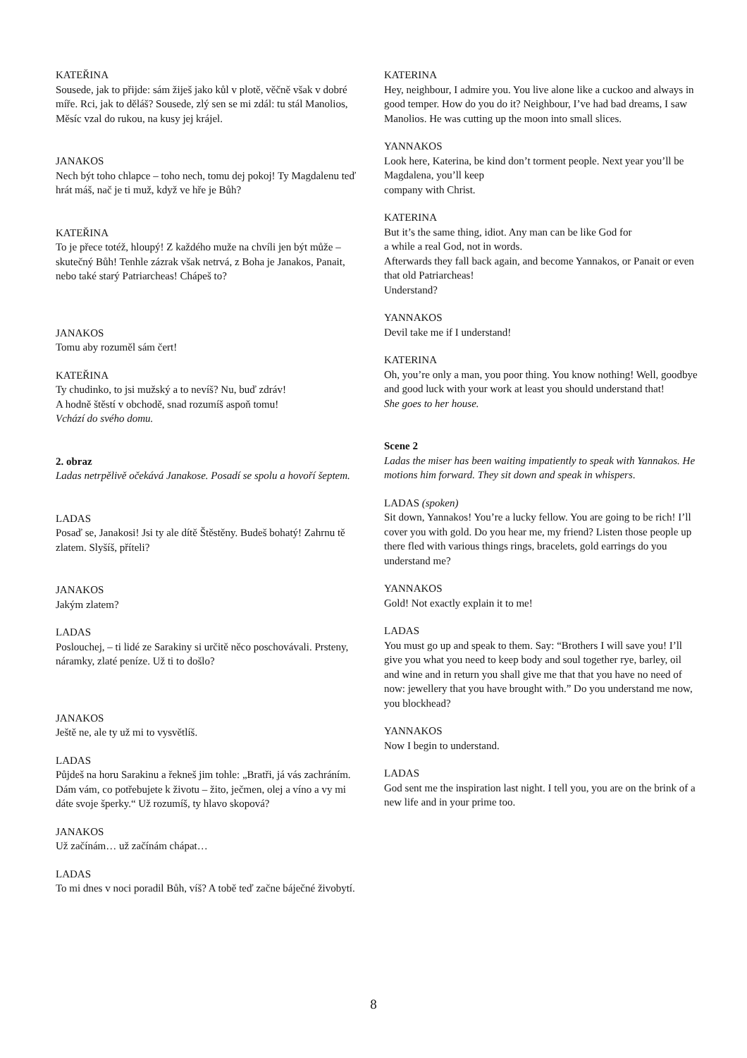KATEŘINA
Sousede, jak to přijde: sám žiješ jako kůl v plotě, věčně však v dobré míře. Rci, jak to děláš? Sousede, zlý sen se mi zdál: tu stál Manolios, Měsíc vzal do rukou, na kusy jej krájel.
JANAKOS
Nech být toho chlapce – toho nech, tomu dej pokoj! Ty Magdalenu teď hrát máš, nač je ti muž, když ve hře je Bůh?
KATEŘINA
To je přece totéž, hloupý! Z každého muže na chvíli jen být může – skutečný Bůh! Tenhle zázrak však netrvá, z Boha je Janakos, Panait, nebo také starý Patriarcheas! Chápeš to?
JANAKOS
Tomu aby rozuměl sám čert!
KATEŘINA
Ty chudinko, to jsi mužský a to nevíš? Nu, buď zdráv!
A hodně štěstí v obchodě, snad rozumíš aspoň tomu!
Vchází do svého domu.
2. obraz
Ladas netrpělivě očekává Janakose. Posadí se spolu a hovoří šeptem.
LADAS
Posaď se, Janakosi! Jsi ty ale dítě Štěstěny. Budeš bohatý! Zahrnu tě zlatem. Slyšíš, příteli?
JANAKOS
Jakým zlatem?
LADAS
Poslouchej, – ti lidé ze Sarakiny si určitě něco poschovávali. Prsteny, náramky, zlaté peníze. Už ti to došlo?
JANAKOS
Ještě ne, ale ty už mi to vysvětlíš.
LADAS
Půjdeš na horu Sarakinu a řekneš jim tohle: „Bratři, já vás zachráním. Dám vám, co potřebujete k životu – žito, ječmen, olej a víno a vy mi dáte svoje šperky.“ Už rozumíš, ty hlavo skopová?
JANAKOS
Už začínám… už začínám chápat…
LADAS
To mi dnes v noci poradil Bůh, víš? A tobě teď začne báječné živobytí.
KATERINA
Hey, neighbour, I admire you. You live alone like a cuckoo and always in good temper. How do you do it? Neighbour, I’ve had bad dreams, I saw Manolios. He was cutting up the moon into small slices.
YANNAKOS
Look here, Katerina, be kind don’t torment people. Next year you’ll be Magdalena, you’ll keep
company with Christ.
KATERINA
But it’s the same thing, idiot. Any man can be like God for
a while a real God, not in words.
Afterwards they fall back again, and become Yannakos, or Panait or even that old Patriarcheas!
Understand?
YANNAKOS
Devil take me if I understand!
KATERINA
Oh, you’re only a man, you poor thing. You know nothing! Well, goodbye and good luck with your work at least you should understand that!
She goes to her house.
Scene 2
Ladas the miser has been waiting impatiently to speak with Yannakos. He motions him forward. They sit down and speak in whispers.
LADAS (spoken)
Sit down, Yannakos! You’re a lucky fellow. You are going to be rich! I’ll cover you with gold. Do you hear me, my friend? Listen those people up there fled with various things rings, bracelets, gold earrings do you understand me?
YANNAKOS
Gold! Not exactly explain it to me!
LADAS
You must go up and speak to them. Say: “Brothers I will save you! I’ll give you what you need to keep body and soul together rye, barley, oil and wine and in return you shall give me that that you have no need of now: jewellery that you have brought with.” Do you understand me now, you blockhead?
YANNAKOS
Now I begin to understand.
LADAS
God sent me the inspiration last night. I tell you, you are on the brink of a new life and in your prime too.
8